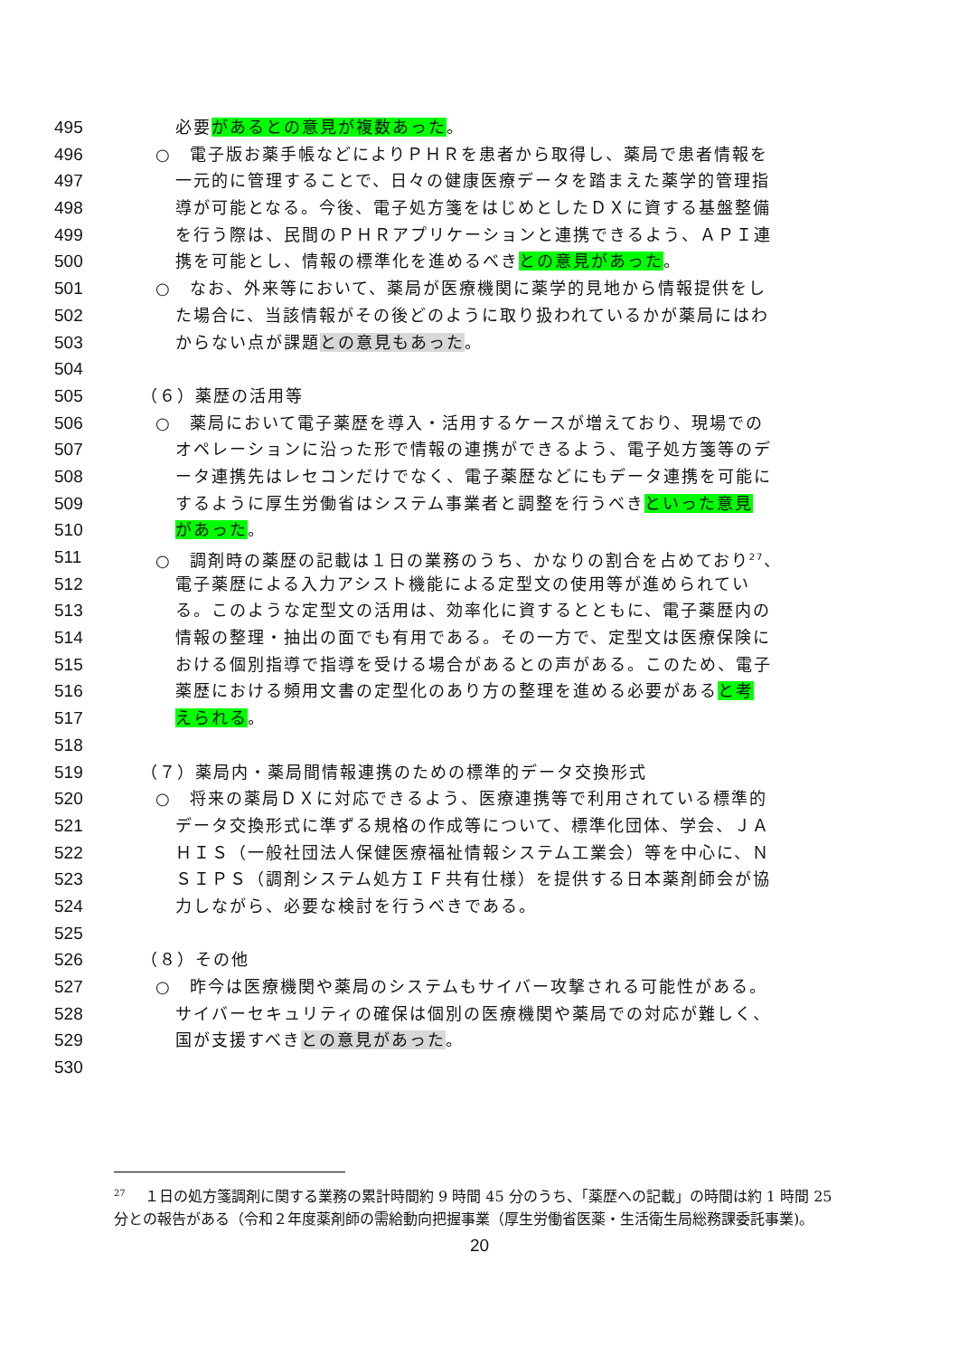495 必要があるとの意見が複数あった。
496 ○　電子版お薬手帳などによりＰＨＲを患者から取得し、薬局で患者情報を
497 一元的に管理することで、日々の健康医療データを踏まえた薬学的管理指
498 導が可能となる。今後、電子処方箋をはじめとしたＤＸに資する基盤整備
499 を行う際は、民間のＰＨＲアプリケーションと連携できるよう、ＡＰＩ連
500 携を可能とし、情報の標準化を進めるべきとの意見があった。
501 ○　なお、外来等において、薬局が医療機関に薬学的見地から情報提供をし
502 た場合に、当該情報がその後どのように取り扱われているかが薬局にはわ
503 からない点が課題との意見もあった。
504
505 （６）薬歴の活用等
506 ○　薬局において電子薬歴を導入・活用するケースが増えており、現場での
507 オペレーションに沿った形で情報の連携ができるよう、電子処方箋等のデ
508 ータ連携先はレセコンだけでなく、電子薬歴などにもデータ連携を可能に
509 するように厚生労働省はシステム事業者と調整を行うべきといった意見
510 があった。
511 ○　調剤時の薬歴の記載は１日の業務のうち、かなりの割合を占めており<sup>27</sup>、
512 電子薬歴による入力アシスト機能による定型文の使用等が進められてい
513 る。このような定型文の活用は、効率化に資するとともに、電子薬歴内の
514 情報の整理・抽出の面でも有用である。その一方で、定型文は医療保険に
515 おける個別指導で指導を受ける場合があるとの声がある。このため、電子
516 薬歴における頻用文書の定型化のあり方の整理を進める必要があると考
517 えられる。
518
519 （７）薬局内・薬局間情報連携のための標準的データ交換形式
520 ○　将来の薬局ＤＸに対応できるよう、医療連携等で利用されている標準的
521 データ交換形式に準ずる規格の作成等について、標準化団体、学会、ＪＡ
522 ＨＩＳ（一般社団法人保健医療福祉情報システム工業会）等を中心に、Ｎ
523 ＳＩＰＳ（調剤システム処方ＩＦ共有仕様）を提供する日本薬剤師会が協
524 力しながら、必要な検討を行うべきである。
525
526 （８）その他
527 ○　昨今は医療機関や薬局のシステムもサイバー攻撃される可能性がある。
528 サイバーセキュリティの確保は個別の医療機関や薬局での対応が難しく、
529 国が支援すべきとの意見があった。
530
<sup>27</sup> 　１日の処方箋調剤に関する業務の累計時間約 9 時間 45 分のうち、「薬歴への記載」の時間は約 1 時間 25 分との報告がある（令和２年度薬剤師の需給動向把握事業（厚生労働省医薬・生活衛生局総務課委託事業)。
20